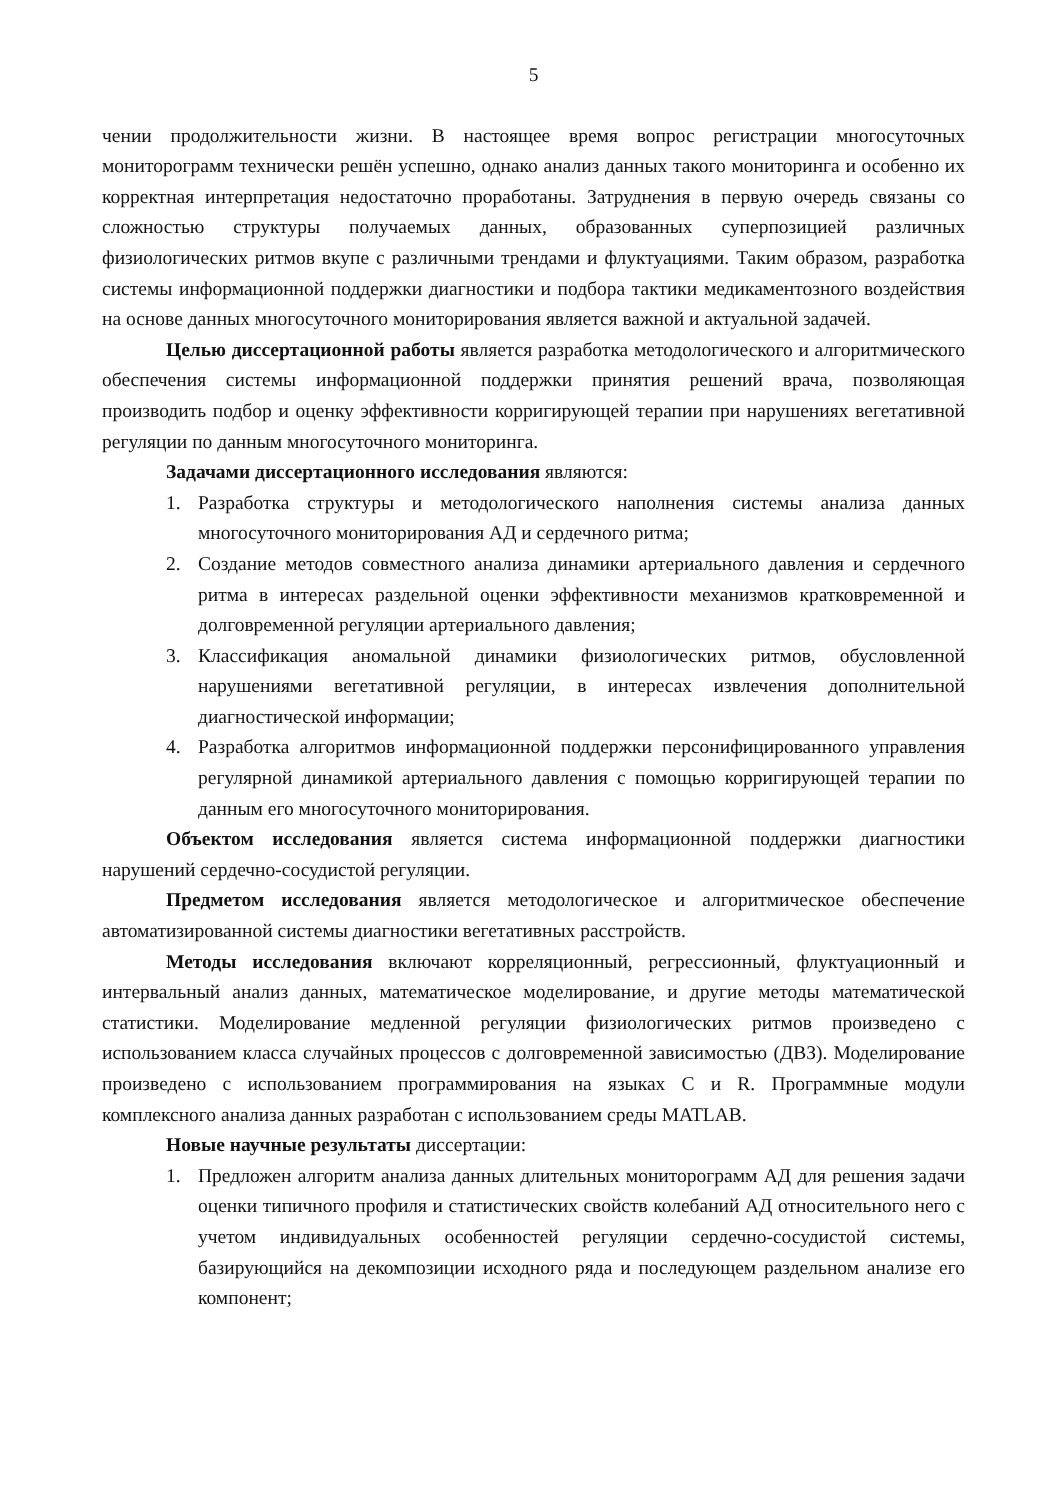5
чении продолжительности жизни. В настоящее время вопрос регистрации многосуточных мониторограмм технически решён успешно, однако анализ данных такого мониторинга и особенно их корректная интерпретация недостаточно проработаны. Затруднения в первую очередь связаны со сложностью структуры получаемых данных, образованных суперпозицией различных физиологических ритмов вкупе с различными трендами и флуктуациями. Таким образом, разработка системы информационной поддержки диагностики и подбора тактики медикаментозного воздействия на основе данных многосуточного мониторирования является важной и актуальной задачей.
Целью диссертационной работы является разработка методологического и алгоритмического обеспечения системы информационной поддержки принятия решений врача, позволяющая производить подбор и оценку эффективности корригирующей терапии при нарушениях вегетативной регуляции по данным многосуточного мониторинга.
Задачами диссертационного исследования являются:
1. Разработка структуры и методологического наполнения системы анализа данных многосуточного мониторирования АД и сердечного ритма;
2. Создание методов совместного анализа динамики артериального давления и сердечного ритма в интересах раздельной оценки эффективности механизмов кратковременной и долговременной регуляции артериального давления;
3. Классификация аномальной динамики физиологических ритмов, обусловленной нарушениями вегетативной регуляции, в интересах извлечения дополнительной диагностической информации;
4. Разработка алгоритмов информационной поддержки персонифицированного управления регулярной динамикой артериального давления с помощью корригирующей терапии по данным его многосуточного мониторирования.
Объектом исследования является система информационной поддержки диагностики нарушений сердечно-сосудистой регуляции.
Предметом исследования является методологическое и алгоритмическое обеспечение автоматизированной системы диагностики вегетативных расстройств.
Методы исследования включают корреляционный, регрессионный, флуктуационный и интервальный анализ данных, математическое моделирование, и другие методы математической статистики. Моделирование медленной регуляции физиологических ритмов произведено с использованием класса случайных процессов с долговременной зависимостью (ДВЗ). Моделирование произведено с использованием программирования на языках C и R. Программные модули комплексного анализа данных разработан с использованием среды MATLAB.
Новые научные результаты диссертации:
1. Предложен алгоритм анализа данных длительных мониторограмм АД для решения задачи оценки типичного профиля и статистических свойств колебаний АД относительного него с учетом индивидуальных особенностей регуляции сердечно-сосудистой системы, базирующийся на декомпозиции исходного ряда и последующем раздельном анализе его компонент;